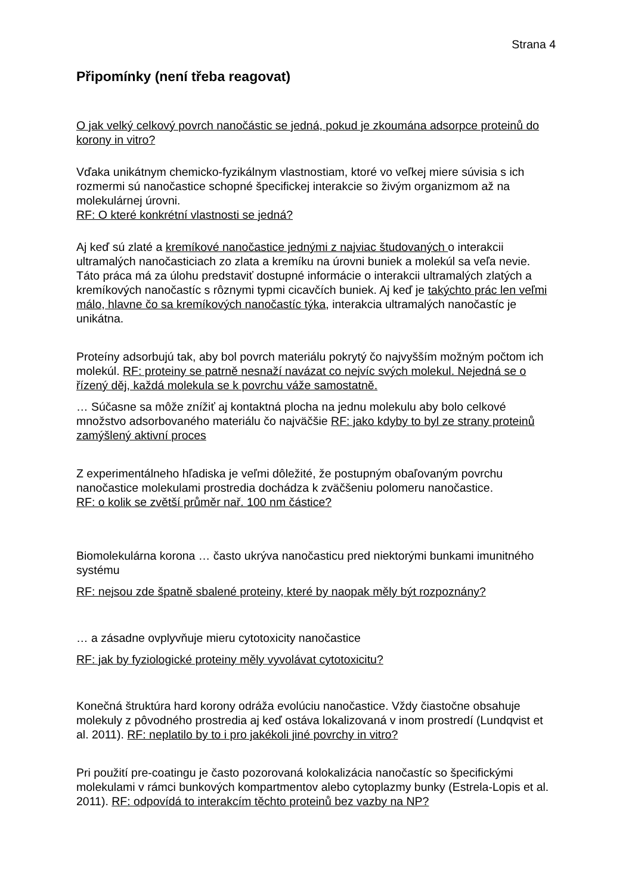Strana 4
Připomínky (není třeba reagovat)
O jak velký celkový povrch nanočástic se jedná, pokud je zkoumána adsorpce proteinů do korony in vitro?
Vďaka unikátnym chemicko-fyzikálnym vlastnostiam, ktoré vo veľkej miere súvisia s ich rozmermi sú nanočastice schopné špecifickej interakcie so živým organizmom až na molekulárnej úrovni.
RF: O které konkrétní vlastnosti se jedná?
Aj keď sú zlaté a kremíkové nanočastice jednými z najviac študovaných o interakcii ultramalých nanočasticiach zo zlata a kremíku na úrovni buniek a molekúl sa veľa nevie. Táto práca má za úlohu predstaviť dostupné informácie o interakcii ultramalých zlatých a kremíkových nanočastíc s rôznymi typmi cicavčích buniek. Aj keď je takýchto prác len veľmi málo, hlavne čo sa kremíkových nanočastíc týka, interakcia ultramalých nanočastíc je unikátna.
Proteíny adsorbujú tak, aby bol povrch materiálu pokrytý čo najvyšším možným počtom ich molekúl. RF: proteiny se patrně nesnaží navázat co nejvíc svých molekul. Nejedná se o řízený děj, každá molekula se k povrchu váže samostatně.
… Súčasne sa môže znížiť aj kontaktná plocha na jednu molekulu aby bolo celkové množstvo adsorbovaného materiálu čo najväčšie RF: jako kdyby to byl ze strany proteinů zamýšlený aktivní proces
Z experimentálneho hľadiska je veľmi dôležité, že postupným obaľovaným povrchu nanočastice molekulami prostredia dochádza k zväčšeniu polomeru nanočastice.
RF: o kolik se zvětší průměr nař. 100 nm částice?
Biomolekulárna korona … často ukrýva nanočasticu pred niektorými bunkami imunitného systému
RF: nejsou zde špatně sbalené proteiny, které by naopak měly být rozpoznány?
… a zásadne ovplyvňuje mieru cytotoxicity nanočastice
RF: jak by fyziologické proteiny měly vyvolávat cytotoxicitu?
Konečná štruktúra hard korony odráža evolúciu nanočastice. Vždy čiastočne obsahuje molekuly z pôvodného prostredia aj keď ostáva lokalizovaná v inom prostredí (Lundqvist et al. 2011). RF: neplatilo by to i pro jakékoli jiné povrchy in vitro?
Pri použití pre-coatingu je často pozorovaná kolokalizácia nanočastíc so špecifickými molekulami v rámci bunkových kompartmentov alebo cytoplazmy bunky (Estrela-Lopis et al. 2011). RF: odpovídá to interakcím těchto proteinů bez vazby na NP?